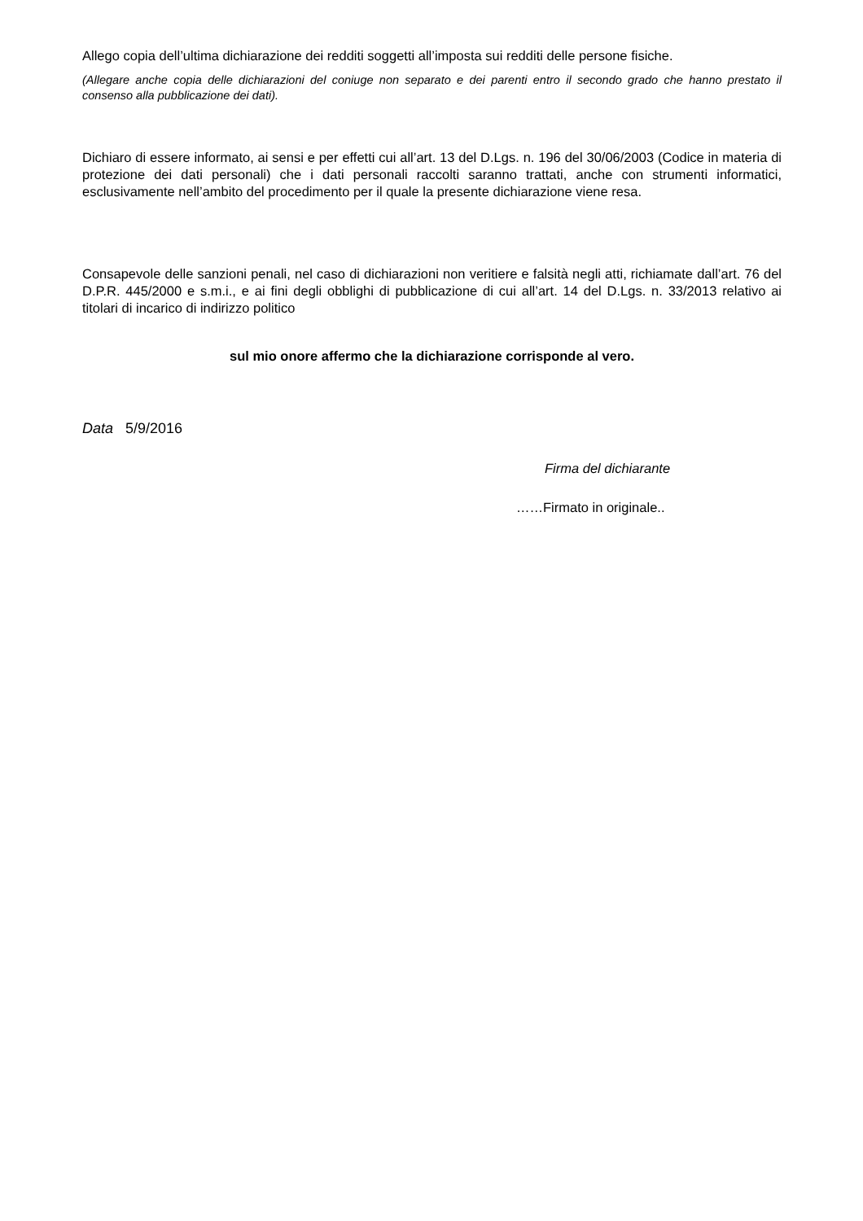Allego copia dell’ultima dichiarazione dei redditi soggetti all’imposta sui redditi delle persone fisiche.
(Allegare anche copia delle dichiarazioni del coniuge non separato e dei parenti entro il secondo grado che hanno prestato il consenso alla pubblicazione dei dati).
Dichiaro di essere informato, ai sensi e per effetti cui all’art. 13 del D.Lgs. n. 196 del 30/06/2003 (Codice in materia di protezione dei dati personali) che i dati personali raccolti saranno trattati, anche con strumenti informatici, esclusivamente nell’ambito del procedimento per il quale la presente dichiarazione viene resa.
Consapevole delle sanzioni penali, nel caso di dichiarazioni non veritiere e falsità negli atti, richiamate dall’art. 76 del D.P.R. 445/2000 e s.m.i., e ai fini degli obblighi di pubblicazione di cui all’art. 14 del D.Lgs. n. 33/2013 relativo ai titolari di incarico di indirizzo politico
sul mio onore affermo che la dichiarazione corrisponde al vero.
Data 5/9/2016
Firma del dichiarante
……Firmato in originale..